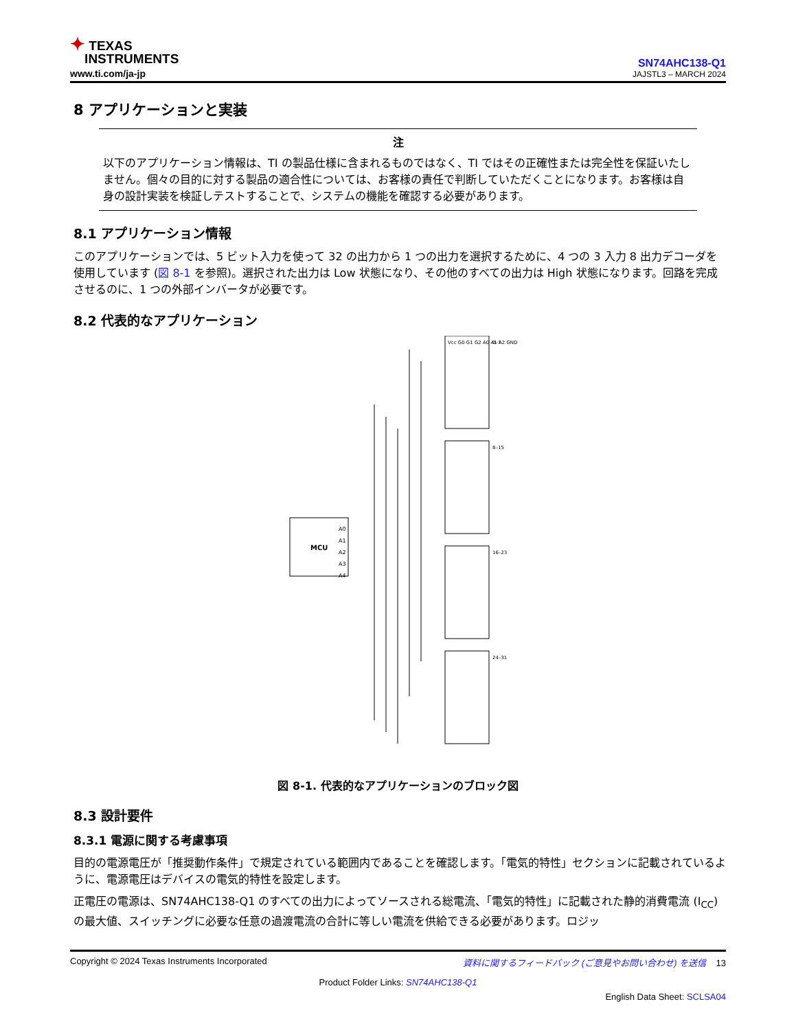✦ TEXAS
INSTRUMENTS
www.ti.com/ja-jp
SN74AHC138-Q1
JAJSTL3 – MARCH 2024
8 アプリケーションと実装
注
以下のアプリケーション情報は、TI の製品仕様に含まれるものではなく、TI ではその正確性または完全性を保証いたしません。個々の目的に対する製品の適合性については、お客様の責任で判断していただくことになります。お客様は自身の設計実装を検証しテストすることで、システムの機能を確認する必要があります。
8.1 アプリケーション情報
このアプリケーションでは、5 ビット入力を使って 32 の出力から 1 つの出力を選択するために、4 つの 3 入力 8 出力デコーダを使用しています (図 8-1 を参照)。選択された出力は Low 状態になり、その他のすべての出力は High 状態になります。回路を完成させるのに、1 つの外部インバータが必要です。
8.2 代表的なアプリケーション
MCU
A0
A1
A2
A3
A4
Vcc G0 G1 G2 A0 A1 A2 GND
0–7
8–15
16–23
24–31
図 8-1. 代表的なアプリケーションのブロック図
8.3 設計要件
8.3.1 電源に関する考慮事項
目的の電源電圧が「推奨動作条件」で規定されている範囲内であることを確認します。「電気的特性」セクションに記載されているように、電源電圧はデバイスの電気的特性を設定します。
正電圧の電源は、SN74AHC138-Q1 のすべての出力によってソースされる総電流、「電気的特性」に記載された静的消費電流 (I<sub>CC</sub>) の最大値、スイッチングに必要な任意の過渡電流の合計に等しい電流を供給できる必要があります。ロジッ
Copyright © 2024 Texas Instruments Incorporated 資料に関するフィードバック (ご意見やお問い合わせ) を送信 13
Product Folder Links: SN74AHC138-Q1
English Data Sheet: SCLSA04